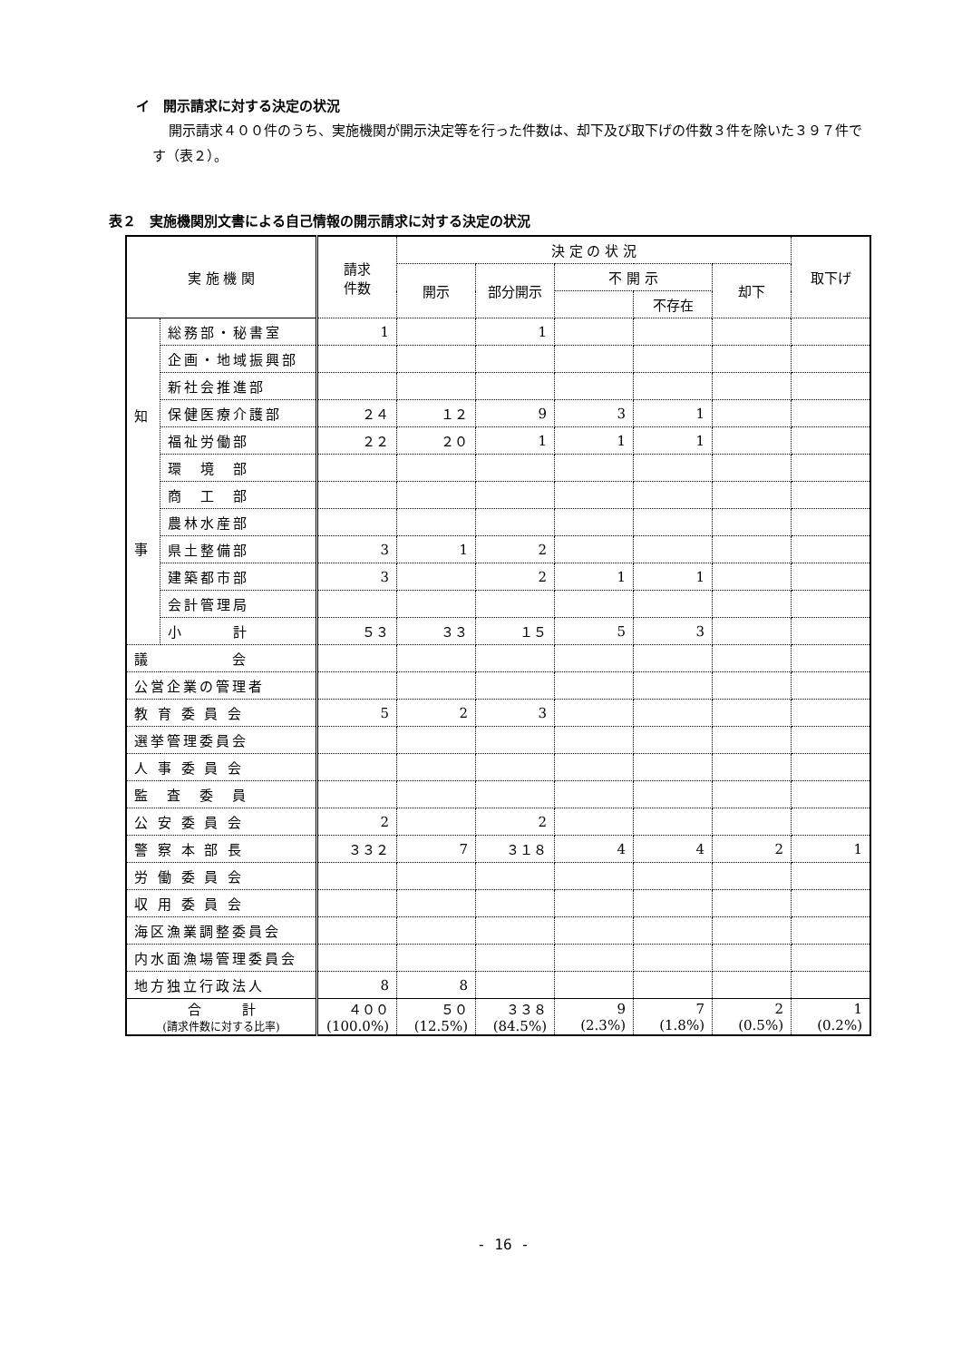イ　開示請求に対する決定の状況
開示請求４００件のうち、実施機関が開示決定等を行った件数は、却下及び取下げの件数３件を除いた３９７件です（表２）。
表２　実施機関別文書による自己情報の開示請求に対する決定の状況
| 実 施 機 関 | | 請求 件数 | 決 定 の 状 況 | | | | | 取下げ |
| --- | --- | --- | --- | --- | --- | --- | --- | --- |
| | | | 開示 | 部分開示 | 不 開 示 | | 却下 | |
| | | | | | | 不存在 | | |
| 知 事 | 総務部・秘書室 | 1 | | 1 | | | | |
| | 企画・地域振興部 | | | | | | | |
| | 新社会推進部 | | | | | | | |
| | 保健医療介護部 | ２４ | １２ | 9 | 3 | 1 | | |
| | 福祉労働部 | ２２ | ２０ | 1 | 1 | 1 | | |
| | 環 境 部 | | | | | | | |
| | 商 工 部 | | | | | | | |
| | 農林水産部 | | | | | | | |
| | 県土整備部 | 3 | 1 | 2 | | | | |
| | 建築都市部 | 3 | | 2 | 1 | 1 | | |
| | 会計管理局 | | | | | | | |
| | 小 計 | ５３ | ３３ | １５ | 5 | 3 | | |
| 議 会 | | | | | | | | |
| 公営企業の管理者 | | | | | | | | |
| 教 育 委 員 会 | | 5 | 2 | 3 | | | | |
| 選挙管理委員会 | | | | | | | | |
| 人 事 委 員 会 | | | | | | | | |
| 監 査 委 員 | | | | | | | | |
| 公 安 委 員 会 | | 2 | | 2 | | | | |
| 警 察 本 部 長 | | ３３２ | 7 | ３１８ | 4 | 4 | 2 | 1 |
| 労 働 委 員 会 | | | | | | | | |
| 収 用 委 員 会 | | | | | | | | |
| 海区漁業調整委員会 | | | | | | | | |
| 内水面漁場管理委員会 | | | | | | | | |
| 地方独立行政法人 | | 8 | 8 | | | | | |
| 合 計 (請求件数に対する比率) | | ４００ (100.0%) | ５０ (12.5%) | ３３８ (84.5%) | 9 (2.3%) | 7 (1.8%) | 2 (0.5%) | 1 (0.2%) |
- 16 -